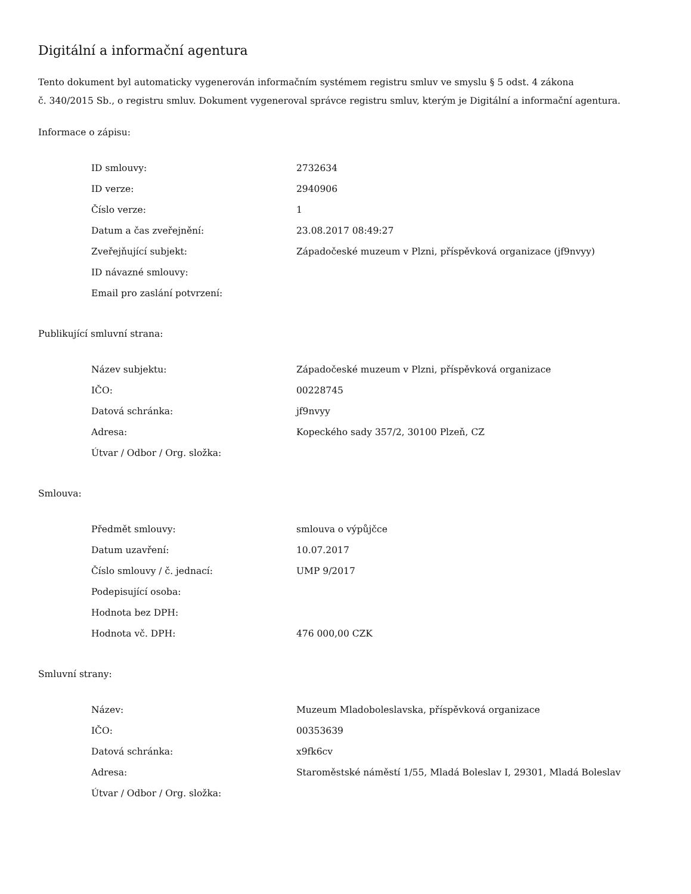Digitální a informační agentura
Tento dokument byl automaticky vygenerován informačním systémem registru smluv ve smyslu § 5 odst. 4 zákona
č. 340/2015 Sb., o registru smluv. Dokument vygeneroval správce registru smluv, kterým je Digitální a informační agentura.
Informace o zápisu:
| ID smlouvy: | 2732634 |
| ID verze: | 2940906 |
| Číslo verze: | 1 |
| Datum a čas zveřejnění: | 23.08.2017 08:49:27 |
| Zveřejňující subjekt: | Západočeské muzeum v Plzni, příspěvková organizace (jf9nvyy) |
| ID návazné smlouvy: | |
| Email pro zaslání potvrzení: | |
Publikující smluvní strana:
| Název subjektu: | Západočeské muzeum v Plzni, příspěvková organizace |
| IČO: | 00228745 |
| Datová schránka: | jf9nvyy |
| Adresa: | Kopeckého sady 357/2, 30100 Plzeň, CZ |
| Útvar / Odbor / Org. složka: | |
Smlouva:
| Předmět smlouvy: | smlouva o výpůjčce |
| Datum uzavření: | 10.07.2017 |
| Číslo smlouvy / č. jednací: | UMP 9/2017 |
| Podepisující osoba: | |
| Hodnota bez DPH: | |
| Hodnota vč. DPH: | 476 000,00 CZK |
Smluvní strany:
| Název: | Muzeum Mladoboleslavska, příspěvková organizace |
| IČO: | 00353639 |
| Datová schránka: | x9fk6cv |
| Adresa: | Staroměstské náměstí 1/55, Mladá Boleslav I, 29301, Mladá Boleslav |
| Útvar / Odbor / Org. složka: | |